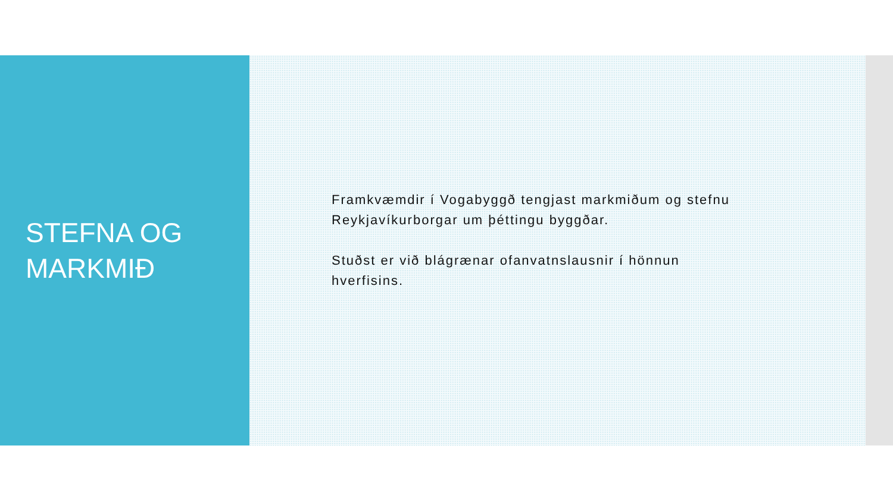STEFNA OG
MARKMIÐ
Framkvæmdir í Vogabyggð tengjast markmiðum og stefnu Reykjavíkurborgar um þéttingu byggðar.
Stuðst er við blágrænar ofanvatnslausnir í hönnun hverfisins.